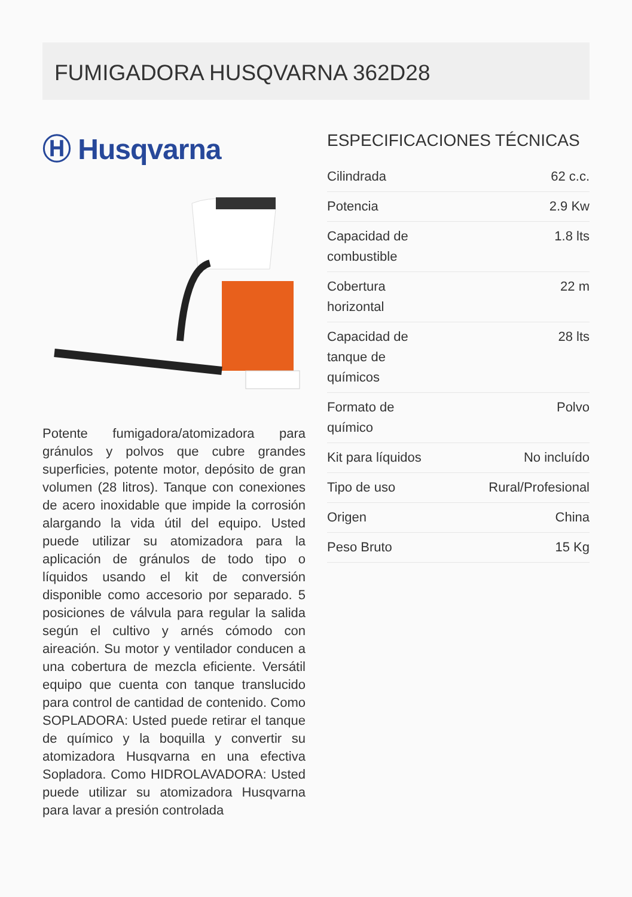FUMIGADORA HUSQVARNA 362D28
Ⓗ Husqvarna
Potente fumigadora/atomizadora para gránulos y polvos que cubre grandes superficies, potente motor, depósito de gran volumen (28 litros). Tanque con conexiones de acero inoxidable que impide la corrosión alargando la vida útil del equipo. Usted puede utilizar su atomizadora para la aplicación de gránulos de todo tipo o líquidos usando el kit de conversión disponible como accesorio por separado. 5 posiciones de válvula para regular la salida según el cultivo y arnés cómodo con aireación. Su motor y ventilador conducen a una cobertura de mezcla eficiente. Versátil equipo que cuenta con tanque translucido para control de cantidad de contenido. Como SOPLADORA: Usted puede retirar el tanque de químico y la boquilla y convertir su atomizadora Husqvarna en una efectiva Sopladora. Como HIDROLAVADORA: Usted puede utilizar su atomizadora Husqvarna para lavar a presión controlada
ESPECIFICACIONES TÉCNICAS
| Cilindrada | 62 c.c. |
| Potencia | 2.9 Kw |
| Capacidad de combustible | 1.8 lts |
| Cobertura horizontal | 22 m |
| Capacidad de tanque de químicos | 28 lts |
| Formato de químico | Polvo |
| Kit para líquidos | No incluído |
| Tipo de uso | Rural/Profesional |
| Origen | China |
| Peso Bruto | 15 Kg |